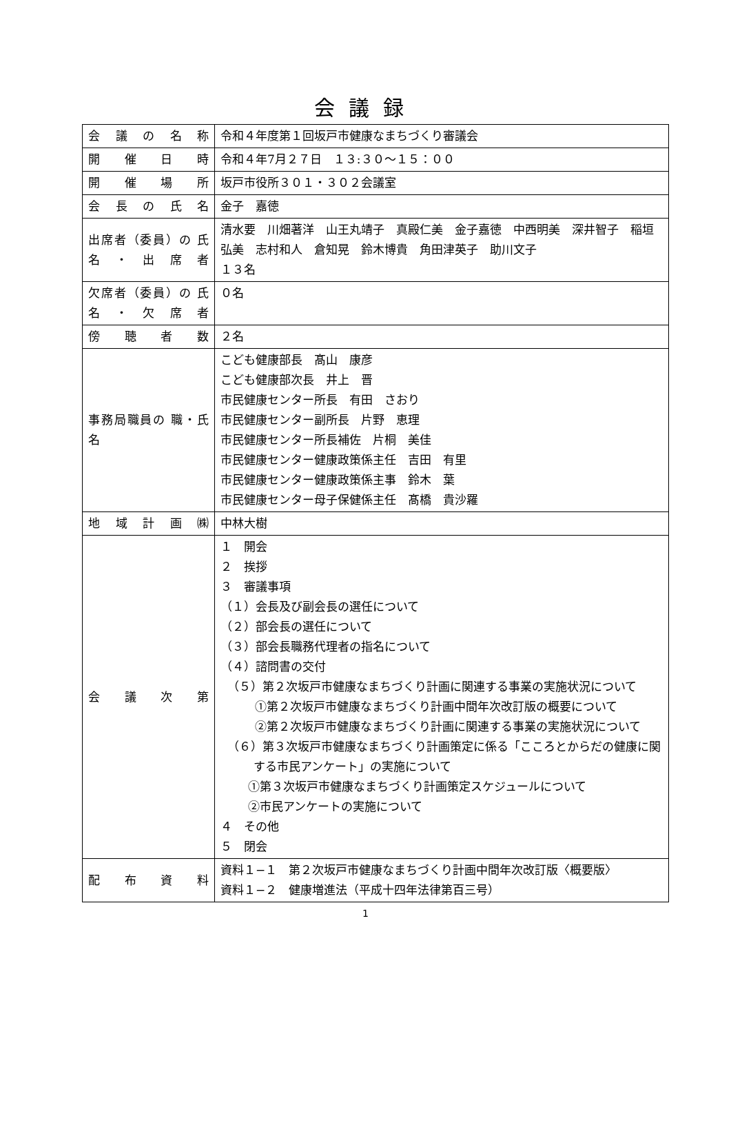会議録
| 会議の名称 | 令和４年度第１回坂戸市健康なまちづくり審議会 |
| 開催日時 | 令和４年7月２７日 １３:３０～１５：００ |
| 開催場所 | 坂戸市役所３０１・３０２会議室 |
| 会長の氏名 | 金子 嘉徳 |
| 出席者（委員）の 氏名・出席者 | 清水要 川畑著洋 山王丸靖子 真殿仁美 金子嘉徳 中西明美 深井智子 稲垣弘美 志村和人 倉知晃 鈴木博貴 角田津英子 助川文子 １３名 |
| 欠席者（委員）の 氏名・欠席者 | ０名 |
| 傍聴者数 | ２名 |
| 事務局職員の 職・氏名 | こども健康部長 髙山 康彦 こども健康部次長 井上 晋 市民健康センター所長 有田 さおり 市民健康センター副所長 片野 恵理 市民健康センター所長補佐 片桐 美佳 市民健康センター健康政策係主任 吉田 有里 市民健康センター健康政策係主事 鈴木 葉 市民健康センター母子保健係主任 髙橋 貴沙羅 |
| 地域計画㈱ | 中林大樹 |
| 会議次第 | １ 開会 ２ 挨拶 ３ 審議事項 （１）会長及び副会長の選任について （２）部会長の選任について （３）部会長職務代理者の指名について （４）諮問書の交付 （５）第２次坂戸市健康なまちづくり計画に関連する事業の実施状況について ①第２次坂戸市健康なまちづくり計画中間年次改訂版の概要について ②第２次坂戸市健康なまちづくり計画に関連する事業の実施状況について （６）第３次坂戸市健康なまちづくり計画策定に係る「こころとからだの健康に関する市民アンケート」の実施について ①第３次坂戸市健康なまちづくり計画策定スケジュールについて ②市民アンケートの実施について ４ その他 ５ 閉会 |
| 配布資料 | 資料１−１ 第２次坂戸市健康なまちづくり計画中間年次改訂版〈概要版〉 資料１−２ 健康増進法（平成十四年法律第百三号） |
1